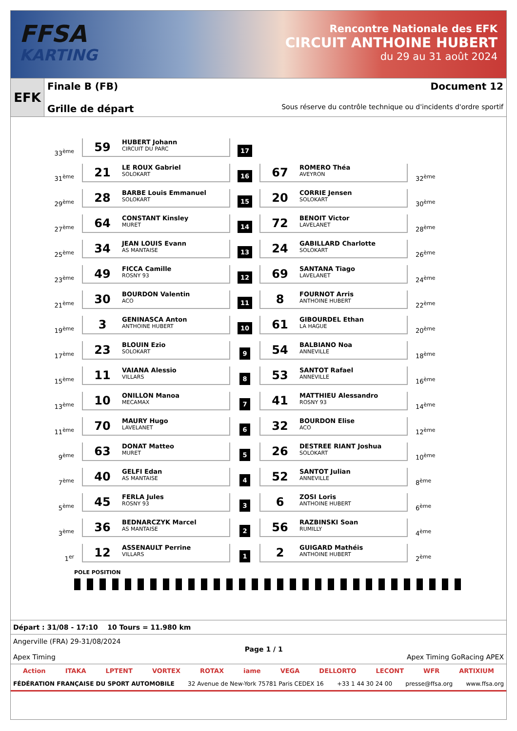FFSA
KARTING
Rencontre Nationale des EFK
CIRCUIT ANTHOINE HUBERT
du 29 au 31 août 2024
EFK
Finale B (FB) Document 12
Grille de départ Sous réserve du contrôle technique ou d'incidents d'ordre sportif
| 33<sup>ème</sup> | 59 HUBERT Johann CIRCUIT DU PARC | 17 | | |
| 31<sup>ème</sup> | 21 LE ROUX Gabriel SOLOKART | 16 | 67 ROMERO Théa AVEYRON | 32<sup>ème</sup> |
| 29<sup>ème</sup> | 28 BARBE Louis Emmanuel SOLOKART | 15 | 20 CORRIE Jensen SOLOKART | 30<sup>ème</sup> |
| 27<sup>ème</sup> | 64 CONSTANT Kinsley MURET | 14 | 72 BENOIT Victor LAVELANET | 28<sup>ème</sup> |
| 25<sup>ème</sup> | 34 JEAN LOUIS Evann AS MANTAISE | 13 | 24 GABILLARD Charlotte SOLOKART | 26<sup>ème</sup> |
| 23<sup>ème</sup> | 49 FICCA Camille ROSNY 93 | 12 | 69 SANTANA Tiago LAVELANET | 24<sup>ème</sup> |
| 21<sup>ème</sup> | 30 BOURDON Valentin ACO | 11 | 8 FOURNOT Arris ANTHOINE HUBERT | 22<sup>ème</sup> |
| 19<sup>ème</sup> | 3 GENINASCA Anton ANTHOINE HUBERT | 10 | 61 GIBOURDEL Ethan LA HAGUE | 20<sup>ème</sup> |
| 17<sup>ème</sup> | 23 BLOUIN Ezio SOLOKART | 9 | 54 BALBIANO Noa ANNEVILLE | 18<sup>ème</sup> |
| 15<sup>ème</sup> | 11 VAIANA Alessio VILLARS | 8 | 53 SANTOT Rafael ANNEVILLE | 16<sup>ème</sup> |
| 13<sup>ème</sup> | 10 ONILLON Manoa MECAMAX | 7 | 41 MATTHIEU Alessandro ROSNY 93 | 14<sup>ème</sup> |
| 11<sup>ème</sup> | 70 MAURY Hugo LAVELANET | 6 | 32 BOURDON Elise ACO | 12<sup>ème</sup> |
| 9<sup>ème</sup> | 63 DONAT Matteo MURET | 5 | 26 DESTREE RIANT Joshua SOLOKART | 10<sup>ème</sup> |
| 7<sup>ème</sup> | 40 GELFI Edan AS MANTAISE | 4 | 52 SANTOT Julian ANNEVILLE | 8<sup>ème</sup> |
| 5<sup>ème</sup> | 45 FERLA Jules ROSNY 93 | 3 | 6 ZOSI Loris ANTHOINE HUBERT | 6<sup>ème</sup> |
| 3<sup>ème</sup> | 36 BEDNARCZYK Marcel AS MANTAISE | 2 | 56 RAZBINSKI Soan RUMILLY | 4<sup>ème</sup> |
| 1<sup>er</sup> | 12 ASSENAULT Perrine VILLARS | 1 | 2 GUIGARD Mathéis ANTHOINE HUBERT | 2<sup>ème</sup> |
POLE POSITION
Départ : 31/08 - 17:10 10 Tours = 11.980 km
Angerville (FRA) 29-31/08/2024
Apex Timing Page 1 / 1
Apex Timing GoRacing APEX
Action ITAKA LPTENT VORTEX ROTAX iame VEGA DELLORTO LECONT WFR ARTIXIUM
FÉDÉRATION FRANÇAISE DU SPORT AUTOMOBILE 32 Avenue de New-York 75781 Paris CEDEX 16 +33 1 44 30 24 00 presse@ffsa.org www.ffsa.org